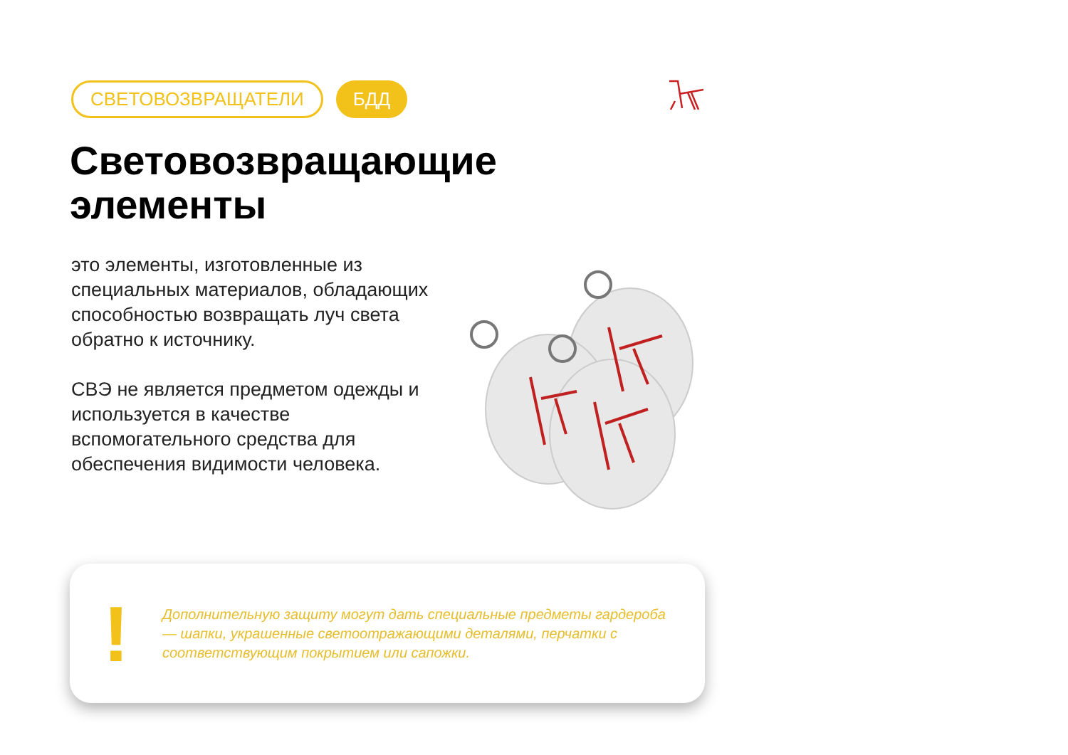СВЕТОВОЗВРАЩАТЕЛИ БДД
Световозвращающие
элементы
это элементы, изготовленные из специальных материалов, обладающих способностью возвращать луч света обратно к источнику.
СВЭ не является предметом одежды и используется в качестве вспомогательного средства для обеспечения видимости человека.
!
Дополнительную защиту могут дать специальные предметы гардероба — шапки, украшенные светоотражающими деталями, перчатки с соответствующим покрытием или сапожки.